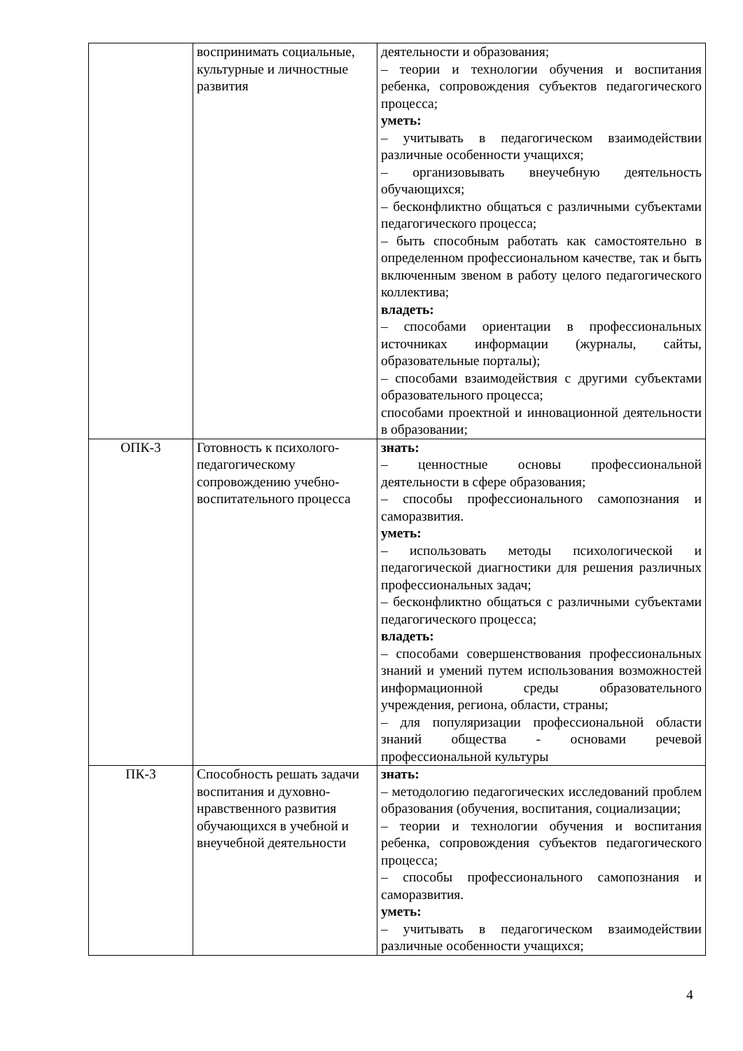| | воспринимать социальные, культурные и личностные развития | деятельности и образования; – теории и технологии обучения и воспитания ребенка, сопровождения субъектов педагогического процесса; уметь: – учитывать в педагогическом взаимодействии различные особенности учащихся; – организовывать внеучебную деятельность обучающихся; – бесконфликтно общаться с различными субъектами педагогического процесса; – быть способным работать как самостоятельно в определенном профессиональном качестве, так и быть включенным звеном в работу целого педагогического коллектива; владеть: – способами ориентации в профессиональных источниках информации (журналы, сайты, образовательные порталы); – способами взаимодействия с другими субъектами образовательного процесса; способами проектной и инновационной деятельности в образовании; |
| ОПК-3 | Готовность к психолого-педагогическому сопровождению учебно-воспитательного процесса | знать: – ценностные основы профессиональной деятельности в сфере образования; – способы профессионального самопознания и саморазвития. уметь: – использовать методы психологической и педагогической диагностики для решения различных профессиональных задач; – бесконфликтно общаться с различными субъектами педагогического процесса; владеть: – способами совершенствования профессиональных знаний и умений путем использования возможностей информационной среды образовательного учреждения, региона, области, страны; – для популяризации профессиональной области знаний общества - основами речевой профессиональной культуры |
| ПК-3 | Способность решать задачи воспитания и духовно-нравственного развития обучающихся в учебной и внеучебной деятельности | знать: – методологию педагогических исследований проблем образования (обучения, воспитания, социализации; – теории и технологии обучения и воспитания ребенка, сопровождения субъектов педагогического процесса; – способы профессионального самопознания и саморазвития. уметь: – учитывать в педагогическом взаимодействии различные особенности учащихся; |
4